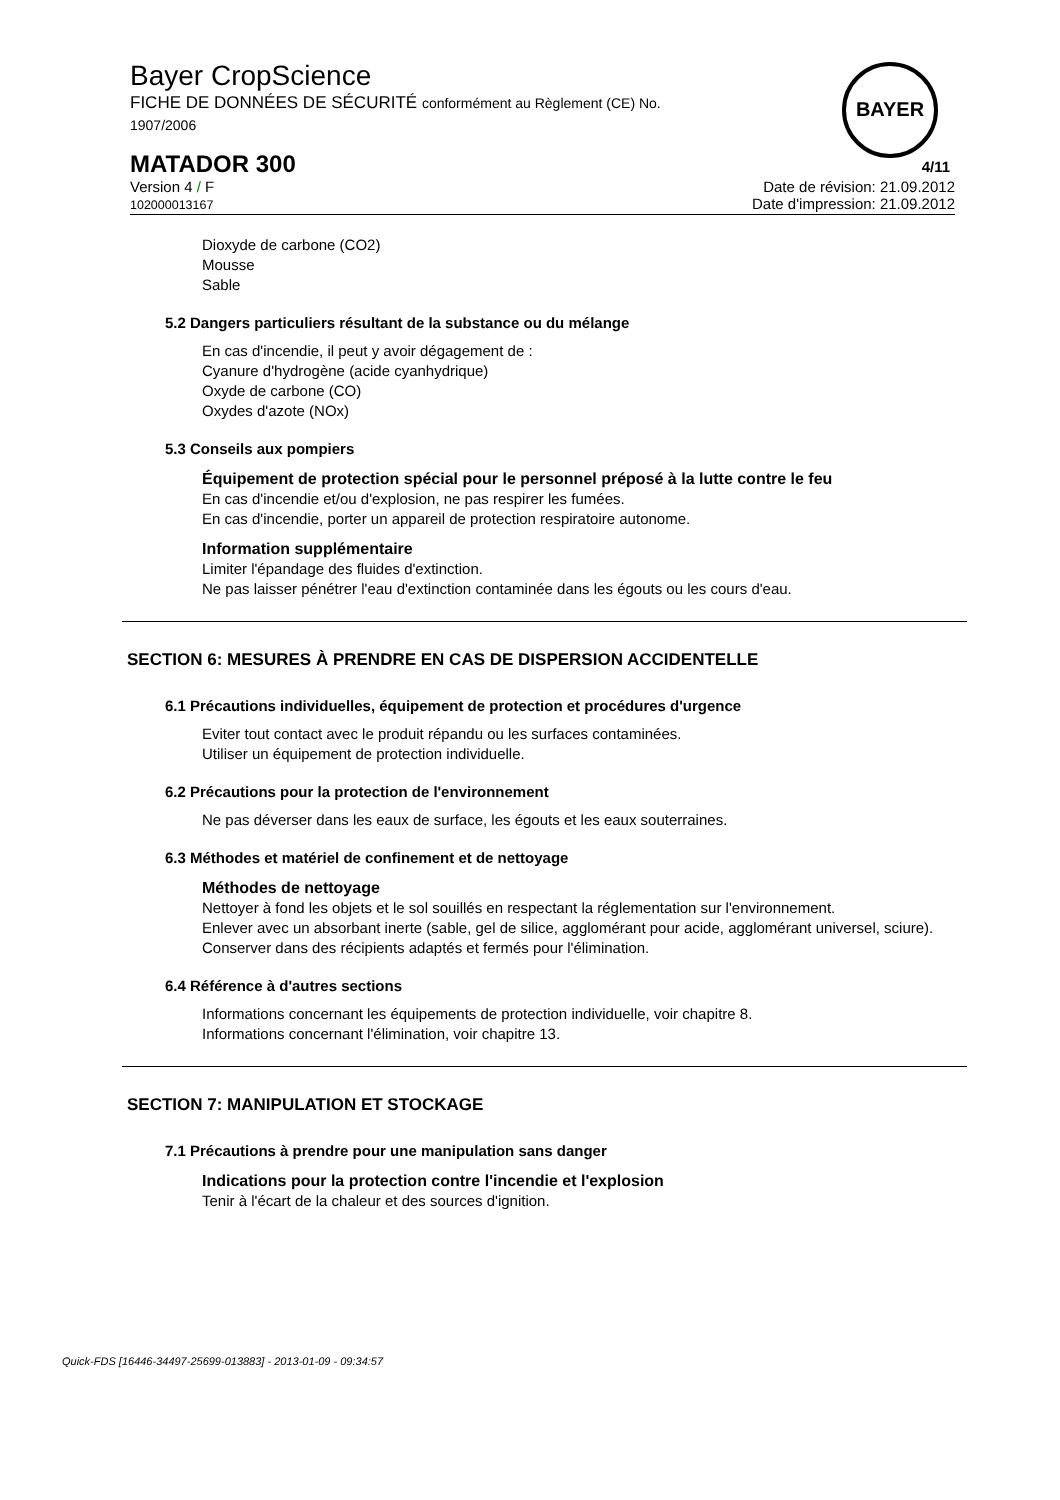Bayer CropScience
FICHE DE DONNÉES DE SÉCURITÉ conformément au Règlement (CE) No.
1907/2006
BAYER
MATADOR 300 4/11
Version 4 / F
102000013167
Date de révision: 21.09.2012
Date d'impression: 21.09.2012
Dioxyde de carbone (CO2)
Mousse
Sable
5.2 Dangers particuliers résultant de la substance ou du mélange
En cas d'incendie, il peut y avoir dégagement de :
Cyanure d'hydrogène (acide cyanhydrique)
Oxyde de carbone (CO)
Oxydes d'azote (NOx)
5.3 Conseils aux pompiers
Équipement de protection spécial pour le personnel préposé à la lutte contre le feu
En cas d'incendie et/ou d'explosion, ne pas respirer les fumées.
En cas d'incendie, porter un appareil de protection respiratoire autonome.
Information supplémentaire
Limiter l'épandage des fluides d'extinction.
Ne pas laisser pénétrer l'eau d'extinction contaminée dans les égouts ou les cours d'eau.
SECTION 6: MESURES À PRENDRE EN CAS DE DISPERSION ACCIDENTELLE
6.1 Précautions individuelles, équipement de protection et procédures d'urgence
Eviter tout contact avec le produit répandu ou les surfaces contaminées.
Utiliser un équipement de protection individuelle.
6.2 Précautions pour la protection de l'environnement
Ne pas déverser dans les eaux de surface, les égouts et les eaux souterraines.
6.3 Méthodes et matériel de confinement et de nettoyage
Méthodes de nettoyage
Nettoyer à fond les objets et le sol souillés en respectant la réglementation sur l'environnement.
Enlever avec un absorbant inerte (sable, gel de silice, agglomérant pour acide, agglomérant universel, sciure).
Conserver dans des récipients adaptés et fermés pour l'élimination.
6.4 Référence à d'autres sections
Informations concernant les équipements de protection individuelle, voir chapitre 8.
Informations concernant l'élimination, voir chapitre 13.
SECTION 7: MANIPULATION ET STOCKAGE
7.1 Précautions à prendre pour une manipulation sans danger
Indications pour la protection contre l'incendie et l'explosion
Tenir à l'écart de la chaleur et des sources d'ignition.
Quick-FDS [16446-34497-25699-013883] - 2013-01-09 - 09:34:57